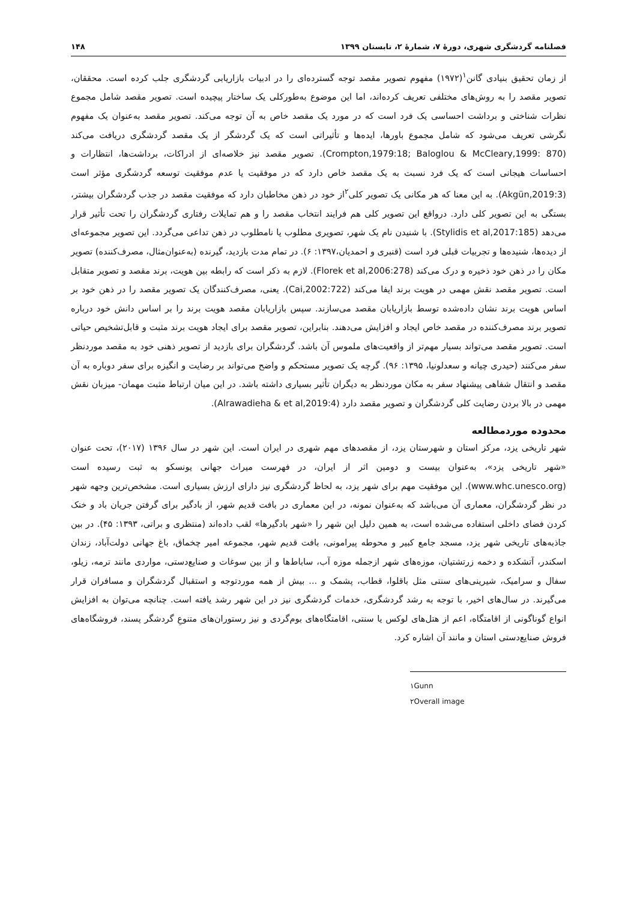فصلنامه گردشگری شهری، دورهٔ ۷، شمارهٔ ۲، تابستان ۱۳۹۹ ۱۴۸
از زمان تحقیق بنیادی گانن<sup>۱</sup>(۱۹۷۲) مفهوم تصویر مقصد توجه گسترده‌ای را در ادبیات بازاریابی گردشگری جلب کرده است. محققان، تصویر مقصد را به روش‌های مختلفی تعریف کرده‌اند، اما این موضوع به‌طورکلی یک ساختار پیچیده است. تصویر مقصد شامل مجموع نظرات شناختی و برداشت احساسی یک فرد است که در مورد یک مقصد خاص به آن توجه می‌کند. تصویر مقصد به‌عنوان یک مفهوم نگرشی تعریف می‌شود که شامل مجموع باورها، ایده‌ها و تأثیراتی است که یک گردشگر از یک مقصد گردشگری دریافت می‌کند (Crompton,1979:18; Baloglou & McCleary,1999: 870). تصویر مقصد نیز خلاصه‌ای از ادراکات، برداشت‌ها، انتظارات و احساسات هیجانی است که یک فرد نسبت به یک مقصد خاص دارد که در موفقیت یا عدم موفقیت توسعه گردشگری مؤثر است (Akgün,2019:3). به این معنا که هر مکانی یک تصویر کلی<sup>۲</sup>از خود در ذهن مخاطبان دارد که موفقیت مقصد در جذب گردشگران بیشتر، بستگی به این تصویر کلی دارد. درواقع این تصویر کلی هم فرایند انتخاب مقصد را و هم تمایلات رفتاری گردشگران را تحت تأثیر قرار می‌دهد (Stylidis et al,2017:185). با شنیدن نام یک شهر، تصویری مطلوب یا نامطلوب در ذهن تداعی می‌گردد. این تصویر مجموعه‌ای از دیده‌ها، شنیده‌ها و تجربیات قبلی فرد است (قنبری و احمدیان،۱۳۹۷: ۶). در تمام مدت بازدید، گیرنده (به‌عنوان‌مثال، مصرف‌کننده) تصویر مکان را در ذهن خود ذخیره و درک می‌کند (Florek et al,2006:278). لازم به ذکر است که رابطه بین هویت، برند مقصد و تصویر متقابل است. تصویر مقصد نقش مهمی در هویت برند ایفا می‌کند (Cai,2002:722). یعنی، مصرف‌کنندگان یک تصویر مقصد را در ذهن خود بر اساس هویت برند نشان داده‌شده توسط بازاریابان مقصد می‌سازند. سپس بازاریابان مقصد هویت برند را بر اساس دانش خود درباره تصویر برند مصرف‌کننده در مقصد خاص ایجاد و افزایش می‌دهند. بنابراین، تصویر مقصد برای ایجاد هویت برند مثبت و قابل‌تشخیص حیاتی است. تصویر مقصد می‌تواند بسیار مهم‌تر از واقعیت‌های ملموس آن باشد. گردشگران برای بازدید از تصویر ذهنی خود به مقصد موردنظر سفر می‌کنند (حیدری چیانه و سعدلونیا، ۱۳۹۵: ۹۶). گرچه یک تصویر مستحکم و واضح می‌تواند بر رضایت و انگیزه برای سفر دوباره به آن مقصد و انتقال شفاهی پیشنهاد سفر به مکان موردنظر به دیگران تأثیر بسیاری داشته باشد. در این میان ارتباط مثبت مهمان- میزبان نقش مهمی در بالا بردن رضایت کلی گردشگران و تصویر مقصد دارد (Alrawadieha & et al,2019:4).
محدوده موردمطالعه
شهر تاریخی یزد، مرکز استان و شهرستان یزد، از مقصدهای مهم شهری در ایران است. این شهر در سال ۱۳۹۶ (۲۰۱۷)، تحت عنوان «شهر تاریخی یزد»، به‌عنوان بیست و دومین اثر از ایران، در فهرست میراث جهانی یونسکو به ثبت رسیده است (www.whc.unesco.org). این موفقیت مهم برای شهر یزد، به لحاظ گردشگری نیز دارای ارزش بسیاری است. مشخص‌ترین وجهه شهر در نظر گردشگران، معماری آن می‌باشد که به‌عنوان نمونه، در این معماری در بافت قدیم شهر، از بادگیر برای گرفتن جریان باد و خنک کردن فضای داخلی استفاده می‌شده است، به همین دلیل این شهر را «شهر بادگیرها» لقب داده‌اند (منتظری و براتی، ۱۳۹۳: ۴۵). در بین جاذبه‌های تاریخی شهر یزد، مسجد جامع کبیر و محوطه پیرامونی، بافت قدیم شهر، مجموعه امیر چخماق، باغ جهانی دولت‌آباد، زندان اسکندر، آتشکده و دخمه زرتشتیان، موزه‌های شهر ازجمله موزه آب، ساباط‌ها و از بین سوغات و صنایع‌دستی، مواردی مانند ترمه، زیلو، سفال و سرامیک، شیرینی‌های سنتی مثل باقلوا، قطاب، پشمک و ... بیش از همه موردتوجه و استقبال گردشگران و مسافران قرار می‌گیرند. در سال‌های اخیر، با توجه به رشد گردشگری، خدمات گردشگری نیز در این شهر رشد یافته است. چنانچه می‌توان به افزایش انواع گوناگونی از اقامتگاه، اعم از هتل‌های لوکس یا سنتی، اقامتگاه‌های بوم‌گردی و نیز رستوران‌های متنوعِ گردشگر پسند، فروشگاه‌های فروش صنایع‌دستی استان و مانند آن اشاره کرد.
۱Gunn
۲Overall image